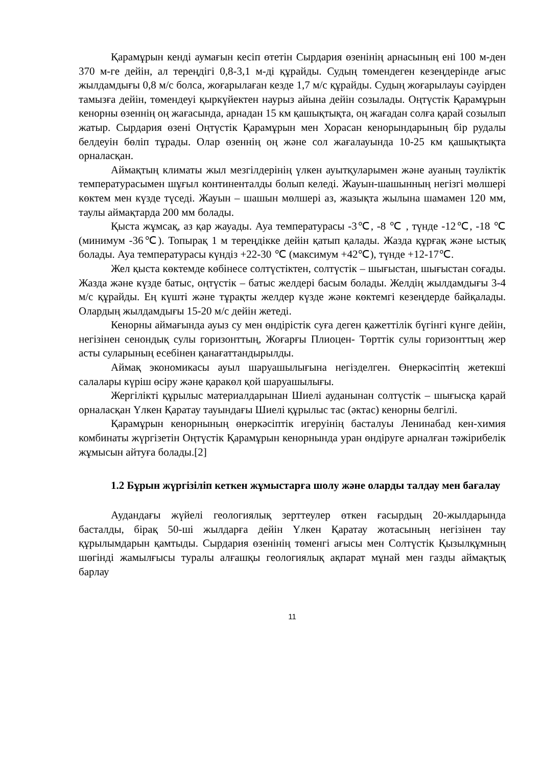Қарамұрын кенді аумағын кесіп өтетін Сырдария өзенінің арнасының ені 100 м-ден 370 м-ге дейін, ал тереңдігі 0,8-3,1 м-ді құрайды. Судың төмендеген кезеңдерінде ағыс жылдамдығы 0,8 м/с болса, жоғарылаған кезде 1,7 м/с құрайды. Судың жоғарылауы сәуірден тамызға дейін, төмендеуі қыркүйектен наурыз айына дейін созылады. Оңтүстік Қарамұрын кенорны өзеннің оң жағасында, арнадан 15 км қашықтықта, оң жағадан солға қарай созылып жатыр. Сырдария өзені Оңтүстік Қарамұрын мен Хорасан кенорындарының бір рудалы белдеуін бөліп тұрады. Олар өзеннің оң және сол жағалауында 10-25 км қашықтықта орналасқан.
Аймақтың климаты жыл мезгілдерінің үлкен ауытқуларымен және ауаның тәуліктік температурасымен шұғыл континенталды болып келеді. Жауын-шашынның негізгі мөлшері көктем мен күзде түседі. Жауын – шашын мөлшері аз, жазықта жылына шамамен 120 мм, таулы аймақтарда 200 мм болады.
Қыста жұмсақ, аз қар жауады. Ауа температурасы -3℃, -8 ℃ , түнде -12℃, -18 ℃ (минимум -36℃). Топырақ 1 м тереңдікке дейін қатып қалады. Жазда құрғақ және ыстық болады. Ауа температурасы күндіз +22-30 ℃ (максимум +42℃), түнде +12-17℃.
Жел қыста көктемде көбінесе солтүстіктен, солтүстік – шығыстан, шығыстан соғады. Жазда және күзде батыс, оңтүстік – батыс желдері басым болады. Желдің жылдамдығы 3-4 м/с құрайды. Ең күшті және тұрақты желдер күзде және көктемгі кезеңдерде байқалады. Олардың жылдамдығы 15-20 м/с дейін жетеді.
Кенорны аймағында ауыз су мен өндірістік суға деген қажеттілік бүгінгі күнге дейін, негізінен сенондық сулы горизонттың, Жоғарғы Плиоцен- Төрттік сулы горизонттың жер асты суларының есебінен қанағаттандырылды.
Аймақ экономикасы ауыл шаруашылығына негізделген. Өнеркәсіптің жетекші салалары күріш өсіру және қаракөл қой шаруашылығы.
Жергілікті құрылыс материалдарынан Шиелі ауданынан солтүстік – шығысқа қарай орналасқан Үлкен Қаратау тауындағы Шиелі құрылыс тас (әктас) кенорны белгілі.
Қарамұрын кенорнының өнеркәсіптік игеруінің басталуы Ленинабад кен-химия комбинаты жүргізетін Оңтүстік Қарамұрын кенорнында уран өндіруге арналған тәжірибелік жұмысын айтуға болады.[2]
1.2 Бұрын жүргізіліп кеткен жұмыстарға шолу және оларды талдау мен бағалау
Аудандағы жүйелі геологиялық зерттеулер өткен ғасырдың 20-жылдарында басталды, бірақ 50-ші жылдарға дейін Үлкен Қаратау жотасының негізінен тау құрылымдарын қамтыды. Сырдария өзенінің төменгі ағысы мен Солтүстік Қызылқұмның шөгінді жамылғысы туралы алғашқы геологиялық ақпарат мұнай мен газды аймақтық барлау
11